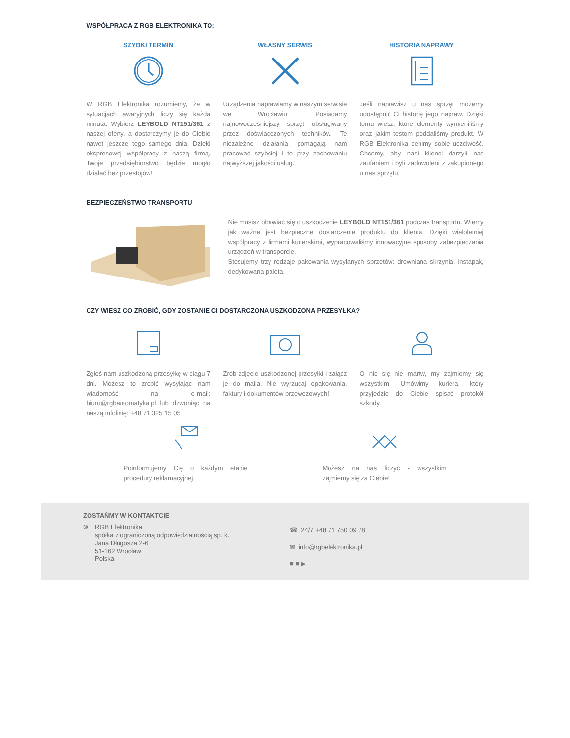WSPÓŁPRACA Z RGB ELEKTRONIKA TO:
SZYBKI TERMIN
W RGB Elektronika rozumiemy, że w sytuacjach awaryjnych liczy się każda minuta. Wybierz LEYBOLD NT151/361 z naszej oferty, a dostarczymy je do Ciebie nawet jeszcze tego samego dnia. Dzięki ekspresowej współpracy z naszą firmą, Twoje przedsiębiorstwo będzie mogło działać bez przestojów!
WŁASNY SERWIS
Urządzenia naprawiamy w naszym serwisie we Wrocławiu. Posiadamy najnowocześniejszy sprzęt obsługiwany przez doświadczonych techników. Te niezależne działania pomagają nam pracować szybciej i to przy zachowaniu najwyższej jakości usług.
HISTORIA NAPRAWY
Jeśli naprawisz u nas sprzęt możemy udostępnić Ci historię jego napraw. Dzięki temu wiesz, które elementy wymieniliśmy oraz jakim testom poddaliśmy produkt. W RGB Elektronika cenimy sobie uczciwość. Chcemy, aby nasi klienci darzyli nas zaufaniem i byli zadowoleni z zakupionego u nas sprzętu.
BEZPIECZEŃSTWO TRANSPORTU
Nie musisz obawiać się o uszkodzenie LEYBOLD NT151/361 podczas transportu. Wiemy jak ważne jest bezpieczne dostarczenie produktu do klienta. Dzięki wieloletniej współpracy z firmami kurierskimi, wypracowaliśmy innowacyjne sposoby zabezpieczania urządzeń w transporcie.
Stosujemy trzy rodzaje pakowania wysyłanych sprzetów: drewniana skrzynia, instapak, dedykowana paleta.
CZY WIESZ CO ZROBIĆ, GDY ZOSTANIE CI DOSTARCZONA USZKODZONA PRZESYŁKA?
Zgłoś nam uszkodzoną przesyłkę w ciągu 7 dni. Możesz to zrobić wysyłając nam wiadomość na e-mail: biuro@rgbautomatyka.pl lub dzwoniąc na naszą infolinię: +48 71 325 15 05.
Zrób zdjęcie uszkodzonej przesyłki i załącz je do maila. Nie wyrzucaj opakowania, faktury i dokumentów przewozowych!
O nic się nie martw, my zajmiemy się wszystkim. Umówimy kuriera, który przyjedzie do Ciebie spisać protokół szkody.
Poinformujemy Cię o każdym etapie procedury reklamacyjnej.
Możesz na nas liczyć - wszystkim zajmiemy się za Ciebie!
ZOSTAŃMY W KONTAKTCIE
⌾ RGB Elektronika
spółka z ograniczoną odpowiedzialnością sp. k.
Jana Długosza 2-6
51-162 Wrocław
Polska
☎ 24/7 +48 71 750 09 78
✉ info@rgbelektronika.pl
■ ■ ▶